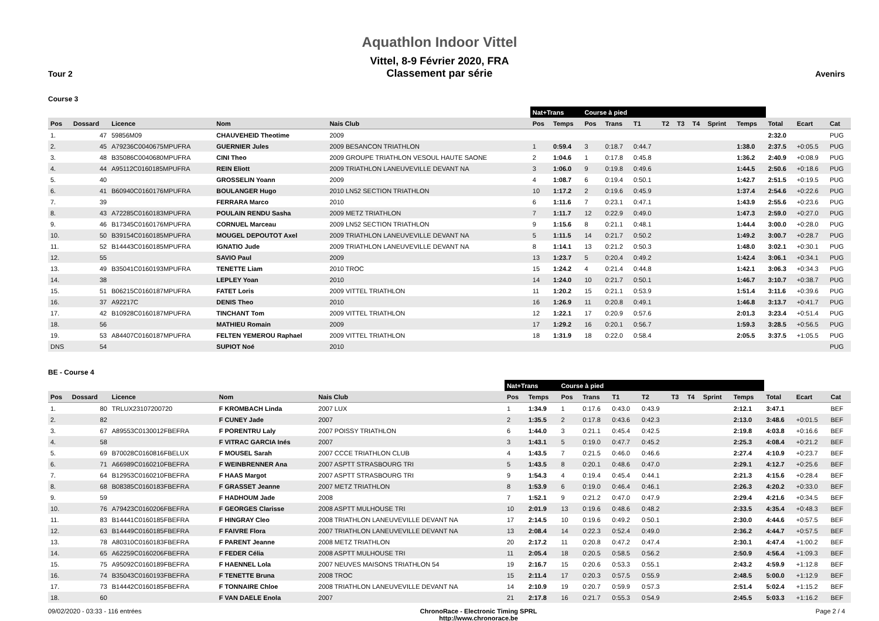Aquathlon Indoor Vittel
Vittel, 8-9 Février 2020, FRA
Classement par série
Tour 2 Avenirs
Course 3
| | | | | | Nat+Trans | | Course à pied | | | | | | | | | | |
| --- | --- | --- | --- | --- | --- | --- | --- | --- | --- | --- | --- | --- | --- | --- | --- | --- | --- |
| Pos | Dossard | Licence | Nom | Nais Club | Pos | Temps | Pos | Trans | T1 | T2 | T3 | T4 | Sprint | Temps | Total | Ecart | Cat |
| 1. | 47 | 59856M09 | CHAUVEHEID Theotime | 2009 | | | | | | | | | | | 2:32.0 | | PUG |
| 2. | 45 | A79236C0040675MPUFRA | GUERNIER Jules | 2009 BESANCON TRIATHLON | 1 | 0:59.4 | 3 | 0:18.7 | 0:44.7 | | | | | 1:38.0 | 2:37.5 | +0:05.5 | PUG |
| 3. | 48 | B35086C0040680MPUFRA | CINI Theo | 2009 GROUPE TRIATHLON VESOUL HAUTE SAONE | 2 | 1:04.6 | 1 | 0:17.8 | 0:45.8 | | | | | 1:36.2 | 2:40.9 | +0:08.9 | PUG |
| 4. | 44 | A95112C0160185MPUFRA | REIN Eliott | 2009 TRIATHLON LANEUVEVILLE DEVANT NA | 3 | 1:06.0 | 9 | 0:19.8 | 0:49.6 | | | | | 1:44.5 | 2:50.6 | +0:18.6 | PUG |
| 5. | 40 | | GROSSELIN Yoann | 2009 | 4 | 1:08.7 | 6 | 0:19.4 | 0:50.1 | | | | | 1:42.7 | 2:51.5 | +0:19.5 | PUG |
| 6. | 41 | B60940C0160176MPUFRA | BOULANGER Hugo | 2010 LN52 SECTION TRIATHLON | 10 | 1:17.2 | 2 | 0:19.6 | 0:45.9 | | | | | 1:37.4 | 2:54.6 | +0:22.6 | PUG |
| 7. | 39 | | FERRARA Marco | 2010 | 6 | 1:11.6 | 7 | 0:23.1 | 0:47.1 | | | | | 1:43.9 | 2:55.6 | +0:23.6 | PUG |
| 8. | 43 | A72285C0160183MPUFRA | POULAIN RENDU Sasha | 2009 METZ TRIATHLON | 7 | 1:11.7 | 12 | 0:22.9 | 0:49.0 | | | | | 1:47.3 | 2:59.0 | +0:27.0 | PUG |
| 9. | 46 | B17345C0160176MPUFRA | CORNUEL Marceau | 2009 LN52 SECTION TRIATHLON | 9 | 1:15.6 | 8 | 0:21.1 | 0:48.1 | | | | | 1:44.4 | 3:00.0 | +0:28.0 | PUG |
| 10. | 50 | B39154C0160185MPUFRA | MOUGEL DEPOUTOT Axel | 2009 TRIATHLON LANEUVEVILLE DEVANT NA | 5 | 1:11.5 | 14 | 0:21.7 | 0:50.2 | | | | | 1:49.2 | 3:00.7 | +0:28.7 | PUG |
| 11. | 52 | B14443C0160185MPUFRA | IGNATIO Jude | 2009 TRIATHLON LANEUVEVILLE DEVANT NA | 8 | 1:14.1 | 13 | 0:21.2 | 0:50.3 | | | | | 1:48.0 | 3:02.1 | +0:30.1 | PUG |
| 12. | 55 | | SAVIO Paul | 2009 | 13 | 1:23.7 | 5 | 0:20.4 | 0:49.2 | | | | | 1:42.4 | 3:06.1 | +0:34.1 | PUG |
| 13. | 49 | B35041C0160193MPUFRA | TENETTE Liam | 2010 TROC | 15 | 1:24.2 | 4 | 0:21.4 | 0:44.8 | | | | | 1:42.1 | 3:06.3 | +0:34.3 | PUG |
| 14. | 38 | | LEPLEY Yoan | 2010 | 14 | 1:24.0 | 10 | 0:21.7 | 0:50.1 | | | | | 1:46.7 | 3:10.7 | +0:38.7 | PUG |
| 15. | 51 | B06215C0160187MPUFRA | FATET Loris | 2009 VITTEL TRIATHLON | 11 | 1:20.2 | 15 | 0:21.1 | 0:53.9 | | | | | 1:51.4 | 3:11.6 | +0:39.6 | PUG |
| 16. | 37 | A92217C | DENIS Theo | 2010 | 16 | 1:26.9 | 11 | 0:20.8 | 0:49.1 | | | | | 1:46.8 | 3:13.7 | +0:41.7 | PUG |
| 17. | 42 | B10928C0160187MPUFRA | TINCHANT Tom | 2009 VITTEL TRIATHLON | 12 | 1:22.1 | 17 | 0:20.9 | 0:57.6 | | | | | 2:01.3 | 3:23.4 | +0:51.4 | PUG |
| 18. | 56 | | MATHIEU Romain | 2009 | 17 | 1:29.2 | 16 | 0:20.1 | 0:56.7 | | | | | 1:59.3 | 3:28.5 | +0:56.5 | PUG |
| 19. | 53 | A84407C0160187MPUFRA | FELTEN YEMEROU Raphael | 2009 VITTEL TRIATHLON | 18 | 1:31.9 | 18 | 0:22.0 | 0:58.4 | | | | | 2:05.5 | 3:37.5 | +1:05.5 | PUG |
| DNS | 54 | | SUPIOT Noé | 2010 | | | | | | | | | | | | | PUG |
BE - Course 4
| | | | | | Nat+Trans | | Course à pied | | | | | | | | | | |
| --- | --- | --- | --- | --- | --- | --- | --- | --- | --- | --- | --- | --- | --- | --- | --- | --- | --- |
| Pos | Dossard | Licence | Nom | Nais Club | Pos | Temps | Pos | Trans | T1 | T2 | T3 | T4 | Sprint | Temps | Total | Ecart | Cat |
| 1. | 80 | TRLUX23107200720 | F KROMBACH Linda | 2007 LUX | 1 | 1:34.9 | 1 | 0:17.6 | 0:43.0 | 0:43.9 | | | | 2:12.1 | 3:47.1 | | BEF |
| 2. | 82 | | F CUNEY Jade | 2007 | 2 | 1:35.5 | 2 | 0:17.8 | 0:43.6 | 0:42.3 | | | | 2:13.0 | 3:48.6 | +0:01.5 | BEF |
| 3. | 67 | A89553C0130012FBEFRA | F PORENTRU Laly | 2007 POISSY TRIATHLON | 6 | 1:44.0 | 3 | 0:21.1 | 0:45.4 | 0:42.5 | | | | 2:19.8 | 4:03.8 | +0:16.6 | BEF |
| 4. | 58 | | F VITRAC GARCIA Inés | 2007 | 3 | 1:43.1 | 5 | 0:19.0 | 0:47.7 | 0:45.2 | | | | 2:25.3 | 4:08.4 | +0:21.2 | BEF |
| 5. | 69 | B70028C0160816FBELUX | F MOUSEL Sarah | 2007 CCCE TRIATHLON CLUB | 4 | 1:43.5 | 7 | 0:21.5 | 0:46.0 | 0:46.6 | | | | 2:27.4 | 4:10.9 | +0:23.7 | BEF |
| 6. | 71 | A66989C0160210FBEFRA | F WEINBRENNER Ana | 2007 ASPTT STRASBOURG TRI | 5 | 1:43.5 | 8 | 0:20.1 | 0:48.6 | 0:47.0 | | | | 2:29.1 | 4:12.7 | +0:25.6 | BEF |
| 7. | 64 | B12953C0160210FBEFRA | F HAAS Margot | 2007 ASPTT STRASBOURG TRI | 9 | 1:54.3 | 4 | 0:19.4 | 0:45.4 | 0:44.1 | | | | 2:21.3 | 4:15.6 | +0:28.4 | BEF |
| 8. | 68 | B08385C0160183FBEFRA | F GRASSET Jeanne | 2007 METZ TRIATHLON | 8 | 1:53.9 | 6 | 0:19.0 | 0:46.4 | 0:46.1 | | | | 2:26.3 | 4:20.2 | +0:33.0 | BEF |
| 9. | 59 | | F HADHOUM Jade | 2008 | 7 | 1:52.1 | 9 | 0:21.2 | 0:47.0 | 0:47.9 | | | | 2:29.4 | 4:21.6 | +0:34.5 | BEF |
| 10. | 76 | A79423C0160206FBEFRA | F GEORGES Clarisse | 2008 ASPTT MULHOUSE TRI | 10 | 2:01.9 | 13 | 0:19.6 | 0:48.6 | 0:48.2 | | | | 2:33.5 | 4:35.4 | +0:48.3 | BEF |
| 11. | 83 | B14441C0160185FBEFRA | F HINGRAY Cleo | 2008 TRIATHLON LANEUVEVILLE DEVANT NA | 17 | 2:14.5 | 10 | 0:19.6 | 0:49.2 | 0:50.1 | | | | 2:30.0 | 4:44.6 | +0:57.5 | BEF |
| 12. | 63 | B14449C0160185FBEFRA | F FAIVRE Flora | 2007 TRIATHLON LANEUVEVILLE DEVANT NA | 13 | 2:08.4 | 14 | 0:22.3 | 0:52.4 | 0:49.0 | | | | 2:36.2 | 4:44.7 | +0:57.5 | BEF |
| 13. | 78 | A80310C0160183FBEFRA | F PARENT Jeanne | 2008 METZ TRIATHLON | 20 | 2:17.2 | 11 | 0:20.8 | 0:47.2 | 0:47.4 | | | | 2:30.1 | 4:47.4 | +1:00.2 | BEF |
| 14. | 65 | A62259C0160206FBEFRA | F FEDER Célia | 2008 ASPTT MULHOUSE TRI | 11 | 2:05.4 | 18 | 0:20.5 | 0:58.5 | 0:56.2 | | | | 2:50.9 | 4:56.4 | +1:09.3 | BEF |
| 15. | 75 | A95092C0160189FBEFRA | F HAENNEL Lola | 2007 NEUVES MAISONS TRIATHLON 54 | 19 | 2:16.7 | 15 | 0:20.6 | 0:53.3 | 0:55.1 | | | | 2:43.2 | 4:59.9 | +1:12.8 | BEF |
| 16. | 74 | B35043C0160193FBEFRA | F TENETTE Bruna | 2008 TROC | 15 | 2:11.4 | 17 | 0:20.3 | 0:57.5 | 0:55.9 | | | | 2:48.5 | 5:00.0 | +1:12.9 | BEF |
| 17. | 73 | B14442C0160185FBEFRA | F TONNAIRE Chloe | 2008 TRIATHLON LANEUVEVILLE DEVANT NA | 14 | 2:10.9 | 19 | 0:20.7 | 0:59.9 | 0:57.3 | | | | 2:51.4 | 5:02.4 | +1:15.2 | BEF |
| 18. | 60 | | F VAN DAELE Enola | 2007 | 21 | 2:17.8 | 16 | 0:21.7 | 0:55.3 | 0:54.9 | | | | 2:45.5 | 5:03.3 | +1:16.2 | BEF |
09/02/2020 - 03:33 - 116 entrées ChronoRace - Electronic Timing SPRL
http://www.chronorace.be Page 2 / 4